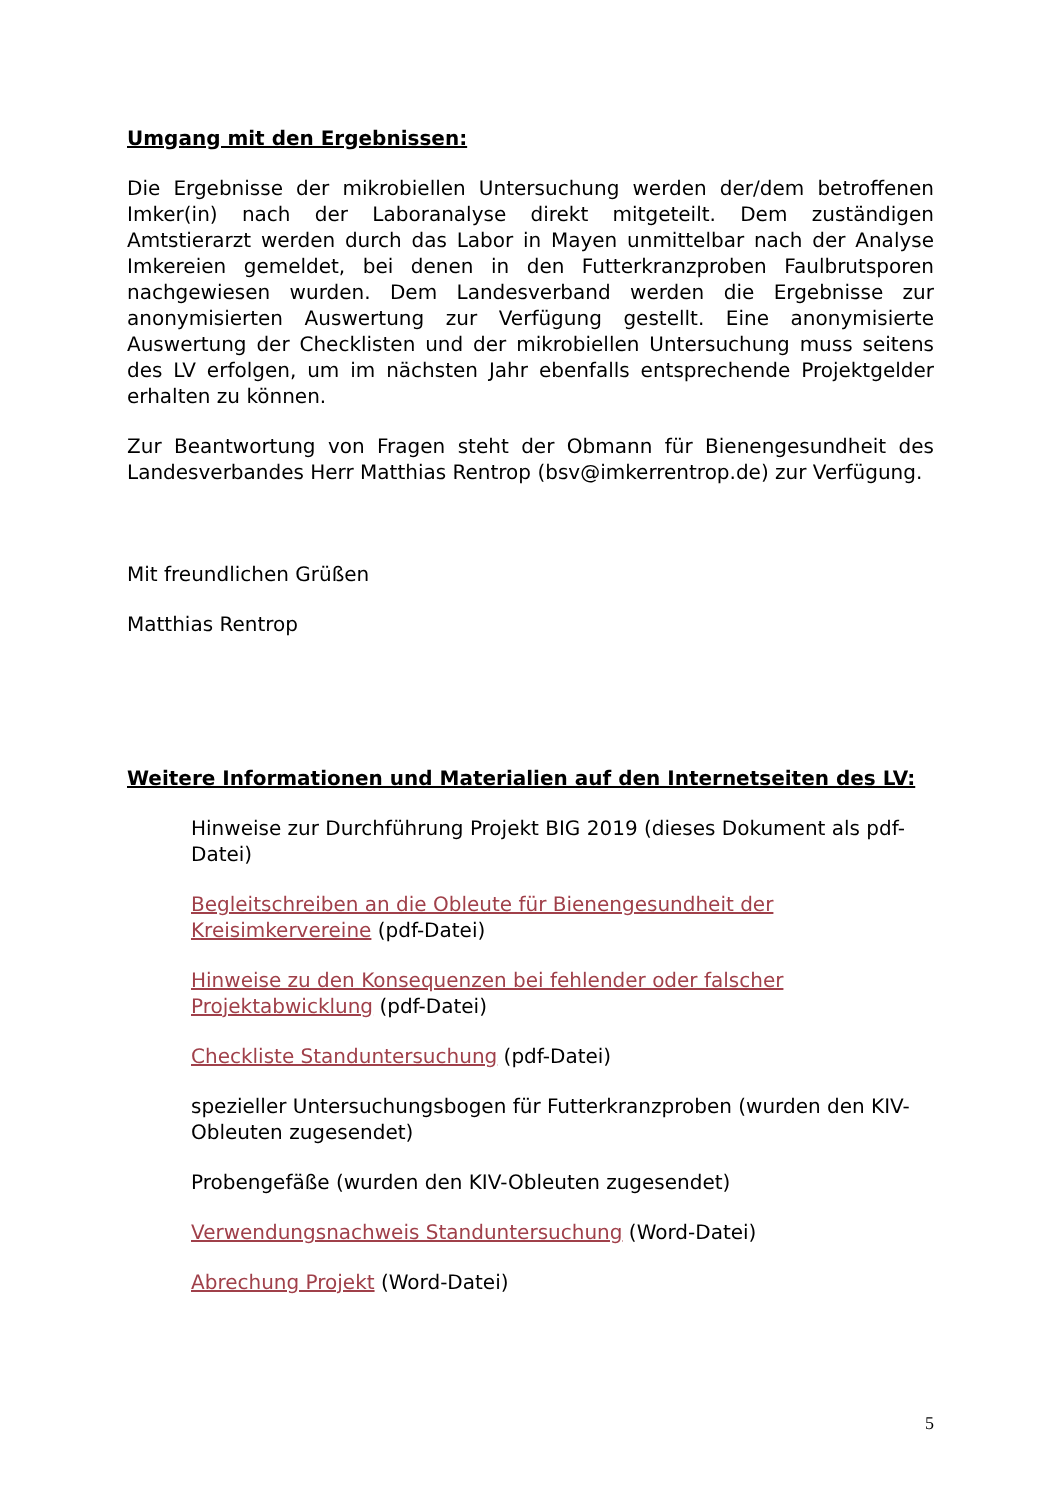Umgang mit den Ergebnissen:
Die Ergebnisse der mikrobiellen Untersuchung werden der/dem betroffenen Imker(in) nach der Laboranalyse direkt mitgeteilt. Dem zuständigen Amtstierarzt werden durch das Labor in Mayen unmittelbar nach der Analyse Imkereien gemeldet, bei denen in den Futterkranzproben Faulbrutsporen nachgewiesen wurden. Dem Landesverband werden die Ergebnisse zur anonymisierten Auswertung zur Verfügung gestellt. Eine anonymisierte Auswertung der Checklisten und der mikrobiellen Untersuchung muss seitens des LV erfolgen, um im nächsten Jahr ebenfalls entsprechende Projektgelder erhalten zu können.
Zur Beantwortung von Fragen steht der Obmann für Bienengesundheit des Landesverbandes Herr Matthias Rentrop (bsv@imkerrentrop.de) zur Verfügung.
Mit freundlichen Grüßen
Matthias Rentrop
Weitere Informationen und Materialien auf den Internetseiten des LV:
Hinweise zur Durchführung Projekt BIG 2019 (dieses Dokument als pdf-Datei)
Begleitschreiben an die Obleute für Bienengesundheit der Kreisimkervereine (pdf-Datei)
Hinweise zu den Konsequenzen bei fehlender oder falscher Projektabwicklung (pdf-Datei)
Checkliste Standuntersuchung (pdf-Datei)
spezieller Untersuchungsbogen für Futterkranzproben (wurden den KIV-Obleuten zugesendet)
Probengefäße (wurden den KIV-Obleuten zugesendet)
Verwendungsnachweis Standuntersuchung (Word-Datei)
Abrechung Projekt (Word-Datei)
5